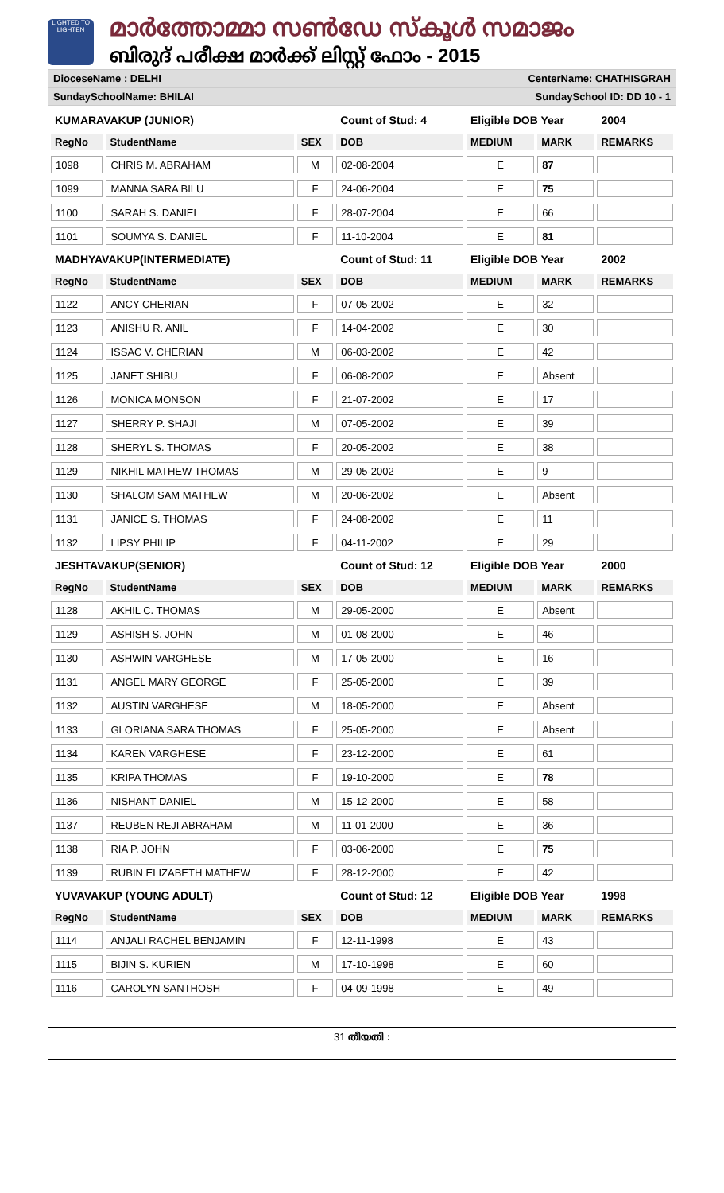LIGHTED TO LIGHTEN
മാർത്തോമ്മാ സൺഡേ സ്കൂൾ സമാജം
ബിരുദ് പരീക്ഷ മാർക്ക് ലിസ്റ്റ് ഫോം - 2015
DioceseName : DELHI CenterName: CHATHISGRAH
SundaySchoolName: BHILAI SundaySchool ID: DD 10 - 1
| KUMARAVAKUP (JUNIOR) | | | Count of Stud: 4 | Eligible DOB Year | | 2004 |
| RegNo | StudentName | SEX | DOB | MEDIUM | MARK | REMARKS |
| 1098 | CHRIS M. ABRAHAM | M | 02-08-2004 | E | 87 | |
| 1099 | MANNA SARA BILU | F | 24-06-2004 | E | 75 | |
| 1100 | SARAH S. DANIEL | F | 28-07-2004 | E | 66 | |
| 1101 | SOUMYA S. DANIEL | F | 11-10-2004 | E | 81 | |
| MADHYAVAKUP(INTERMEDIATE) | | | Count of Stud: 11 | Eligible DOB Year | | 2002 |
| RegNo | StudentName | SEX | DOB | MEDIUM | MARK | REMARKS |
| 1122 | ANCY CHERIAN | F | 07-05-2002 | E | 32 | |
| 1123 | ANISHU R. ANIL | F | 14-04-2002 | E | 30 | |
| 1124 | ISSAC V. CHERIAN | M | 06-03-2002 | E | 42 | |
| 1125 | JANET SHIBU | F | 06-08-2002 | E | Absent | |
| 1126 | MONICA MONSON | F | 21-07-2002 | E | 17 | |
| 1127 | SHERRY P. SHAJI | M | 07-05-2002 | E | 39 | |
| 1128 | SHERYL S. THOMAS | F | 20-05-2002 | E | 38 | |
| 1129 | NIKHIL MATHEW THOMAS | M | 29-05-2002 | E | 9 | |
| 1130 | SHALOM SAM MATHEW | M | 20-06-2002 | E | Absent | |
| 1131 | JANICE S. THOMAS | F | 24-08-2002 | E | 11 | |
| 1132 | LIPSY PHILIP | F | 04-11-2002 | E | 29 | |
| JESHTAVAKUP(SENIOR) | | | Count of Stud: 12 | Eligible DOB Year | | 2000 |
| RegNo | StudentName | SEX | DOB | MEDIUM | MARK | REMARKS |
| 1128 | AKHIL C. THOMAS | M | 29-05-2000 | E | Absent | |
| 1129 | ASHISH S. JOHN | M | 01-08-2000 | E | 46 | |
| 1130 | ASHWIN VARGHESE | M | 17-05-2000 | E | 16 | |
| 1131 | ANGEL MARY GEORGE | F | 25-05-2000 | E | 39 | |
| 1132 | AUSTIN VARGHESE | M | 18-05-2000 | E | Absent | |
| 1133 | GLORIANA SARA THOMAS | F | 25-05-2000 | E | Absent | |
| 1134 | KAREN VARGHESE | F | 23-12-2000 | E | 61 | |
| 1135 | KRIPA THOMAS | F | 19-10-2000 | E | 78 | |
| 1136 | NISHANT DANIEL | M | 15-12-2000 | E | 58 | |
| 1137 | REUBEN REJI ABRAHAM | M | 11-01-2000 | E | 36 | |
| 1138 | RIA P. JOHN | F | 03-06-2000 | E | 75 | |
| 1139 | RUBIN ELIZABETH MATHEW | F | 28-12-2000 | E | 42 | |
| YUVAVAKUP (YOUNG ADULT) | | | Count of Stud: 12 | Eligible DOB Year | | 1998 |
| RegNo | StudentName | SEX | DOB | MEDIUM | MARK | REMARKS |
| 1114 | ANJALI RACHEL BENJAMIN | F | 12-11-1998 | E | 43 | |
| 1115 | BIJIN S. KURIEN | M | 17-10-1998 | E | 60 | |
| 1116 | CAROLYN SANTHOSH | F | 04-09-1998 | E | 49 | |
31 തീയതി :